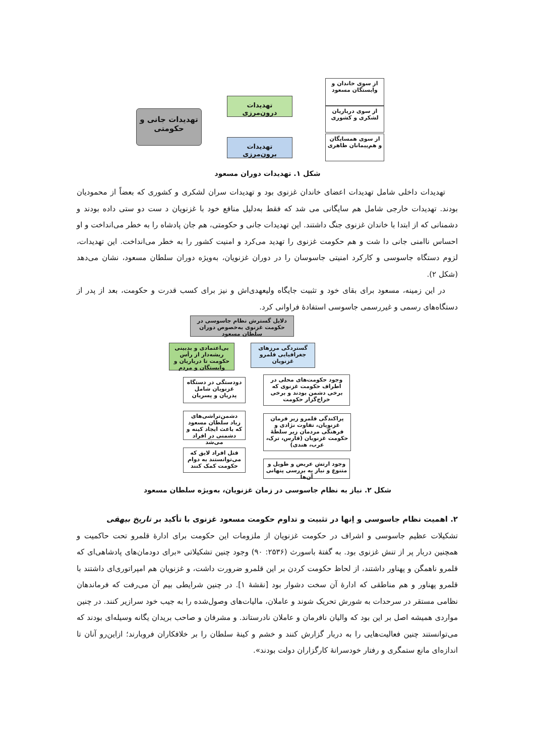تهدیدات جانی و حکومتی
تهدیدات درون‌مرزی
تهدیدات برون‌مرزی
از سوی خاندان و وابستگان مسعود
از سوی درباریان لشکری و کشوری
از سوی همسایگان و هم‌پیمانان ظاهری
شکل ۱. تهدیدات دوران مسعود
تهدیدات داخلی شامل تهدیدات اعضای خاندان غزنوی بود و تهدیدات سران لشکری و کشوری که بعضاً از محمودیان بودند. تهدیدات خارجی شامل هم سایگانی می شد که فقط به‌دلیل منافع خود با غزنویان د ست دو ستی داده بودند و دشمنانی که از ابتدا با خاندان غزنوی جنگ داشتند. این تهدیدات جانی و حکومتی، هم جان پادشاه را به خطر می‌انداخت و او احساس ناامنی جانی دا شت و هم حکومت غزنوی را تهدید می‌کرد و امنیت کشور را به خطر می‌انداخت. این تهدیدات، لزوم دستگاه جاسوسی و کارکرد امنیتی جاسوسان را در دوران غزنویان، به‌ویژه دوران سلطان مسعود، نشان می‌دهد (شکل ۲).
در این زمینه، مسعود برای بقای خود و تثبیت جایگاه ولیعهدی‌اش و نیز برای کسب قدرت و حکومت، بعد از پدر از دستگاه‌های رسمی و غیررسمی جاسوسی استفادهٔ فراوانی کرد.
دلایل گسترش نظام جاسوسی در حکومت غزنوی به‌خصوص دوران سلطان مسعود
گستردگی مرزهای جغرافیایی قلمرو غزنویان
بی‌اعتمادی و بدبینی ریشه‌دار از رأس حکومت تا درباریان و وابستگان و مردم
وجود حکومت‌های محلی در اطراف حکومت غزنوی که برخی دشمن بودند و برخی خراج‌گزار حکومت
پراکندگی قلمرو زیر فرمان غزنویان، تفاوت نژادی و فرهنگی مردمان زیر سلطهٔ حکومت غزنویان (فارس، ترک، عرب، هندی)
وجود ارتش عریض و طویل و متنوع و نیاز به بررسی پنهانی آن‌ها
دودستگی در دستگاه غزنویان شامل پدریان و پسریان
دشمن‌تراشی‌های زیاد سلطان مسعود که باعث ایجاد کینه و دشمنی در افراد می‌شد
قتل افراد لایق که می‌توانستند به دوام حکومت کمک کنند
شکل ۲. نیاز به نظام جاسوسی در زمان غزنویان، به‌ویژه سلطان مسعود
۲. اهمیت نظام جاسوسی و اِنها در تثبیت و تداوم حکومت مسعود غزنوی با تأکید بر تاریخ بیهقی
تشکیلات عظیم جاسوسی و اشراف در حکومت غزنویان از ملزومات این حکومت برای ادارهٔ قلمرو تحت حاکمیت و همچنین دربار پر از تنش غزنوی بود. به گفتهٔ باسورث (۲۵۳۶: ۹۰) وجود چنین تشکیلاتی «برای دودمان‌های پادشاهی‌ای که قلمرو ناهمگن و پهناور داشتند، از لحاظ حکومت کردن بر این قلمرو ضرورت داشت، و غزنویان هم امپراتوری‌ای داشتند با قلمرو پهناور و هم مناطقی که ادارهٔ آن سخت دشوار بود [نقشهٔ ۱]. در چنین شرایطی بیم آن می‌رفت که فرماندهان نظامی مستقر در سرحدات به شورش تحریک شوند و عاملان، مالیات‌های وصول‌شده را به جیب خود سرازیر کنند. در چنین مواردی همیشه اصل بر این بود که والیان نافرمان و عاملان نادرستاند. و مشرفان و صاحب بریدان یگانه وسیله‌ای بودند که می‌توانستند چنین فعالیت‌هایی را به دربار گزارش کنند و خشم و کینهٔ سلطان را بر خلافکاران فروبارند؛ ازاین‌رو آنان تا اندازه‌ای مانع ستمگری و رفتار خودسرانهٔ کارگزاران دولت بودند».